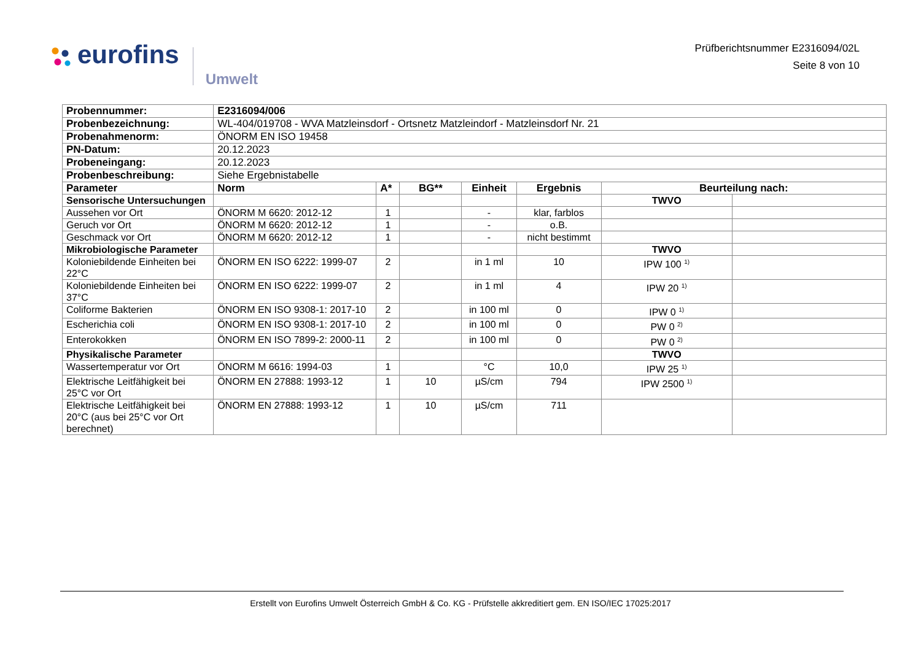eurofins
Umwelt
Prüfberichtsnummer E2316094/02L
Seite 8 von 10
| Probennummer: | E2316094/006 | | | | | | |
| Probenbezeichnung: | WL-404/019708 - WVA Matzleinsdorf - Ortsnetz Matzleindorf - Matzleinsdorf Nr. 21 | | | | | | |
| Probenahmenorm: | ÖNORM EN ISO 19458 | | | | | | |
| PN-Datum: | 20.12.2023 | | | | | | |
| Probeneingang: | 20.12.2023 | | | | | | |
| Probenbeschreibung: | Siehe Ergebnistabelle | | | | | | |
| Parameter | Norm | A* | BG** | Einheit | Ergebnis | Beurteilung nach: | |
| Sensorische Untersuchungen | | | | | | TWVO | |
| Aussehen vor Ort | ÖNORM M 6620: 2012-12 | 1 | | - | klar, farblos | | |
| Geruch vor Ort | ÖNORM M 6620: 2012-12 | 1 | | - | o.B. | | |
| Geschmack vor Ort | ÖNORM M 6620: 2012-12 | 1 | | - | nicht bestimmt | | |
| Mikrobiologische Parameter | | | | | | TWVO | |
| Koloniebildende Einheiten bei 22°C | ÖNORM EN ISO 6222: 1999-07 | 2 | | in 1 ml | 10 | IPW 100 <sup>1)</sup> | |
| Koloniebildende Einheiten bei 37°C | ÖNORM EN ISO 6222: 1999-07 | 2 | | in 1 ml | 4 | IPW 20 <sup>1)</sup> | |
| Coliforme Bakterien | ÖNORM EN ISO 9308-1: 2017-10 | 2 | | in 100 ml | 0 | IPW 0 <sup>1)</sup> | |
| Escherichia coli | ÖNORM EN ISO 9308-1: 2017-10 | 2 | | in 100 ml | 0 | PW 0 <sup>2)</sup> | |
| Enterokokken | ÖNORM EN ISO 7899-2: 2000-11 | 2 | | in 100 ml | 0 | PW 0 <sup>2)</sup> | |
| Physikalische Parameter | | | | | | TWVO | |
| Wassertemperatur vor Ort | ÖNORM M 6616: 1994-03 | 1 | | °C | 10,0 | IPW 25 <sup>1)</sup> | |
| Elektrische Leitfähigkeit bei 25°C vor Ort | ÖNORM EN 27888: 1993-12 | 1 | 10 | µS/cm | 794 | IPW 2500 <sup>1)</sup> | |
| Elektrische Leitfähigkeit bei 20°C (aus bei 25°C vor Ort berechnet) | ÖNORM EN 27888: 1993-12 | 1 | 10 | µS/cm | 711 | | |
Erstellt von Eurofins Umwelt Österreich GmbH & Co. KG - Prüfstelle akkreditiert gem. EN ISO/IEC 17025:2017